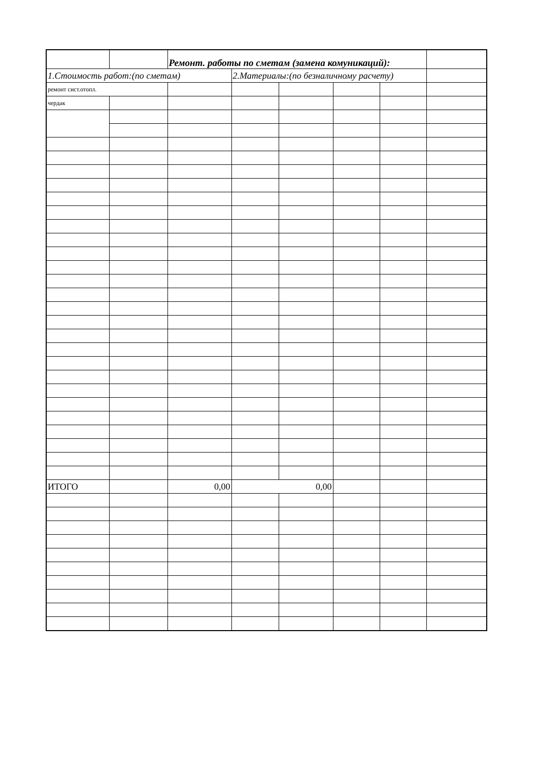| | | Ремонт. работы по сметам (замена комуникаций): | | | | | |
| 1.Стоимость работ:(по сметам) | | | 2.Материалы:(по безналичному расчету) | | | | |
| ремонт сист.отопл. | | | | | | | |
| чердак | | | | | | | |
| ИТОГО | | 0,00 | 0,00 | | | | |